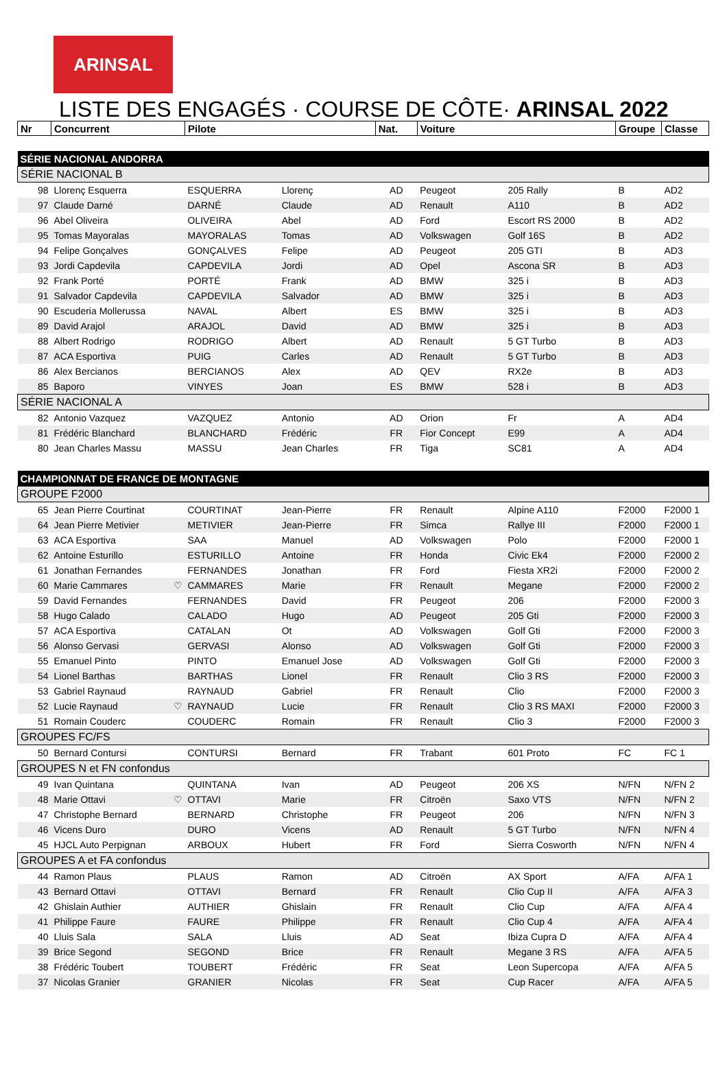ARINSAL
LISTE DES ENGAGÉS · COURSE DE CÔTE· ARINSAL 2022
| Nr | Concurrent | Pilote | | Nat. | Voiture | | Groupe | Classe |
| --- | --- | --- | --- | --- | --- | --- | --- | --- |
| SÉRIE NACIONAL ANDORRA | | | | | | | | |
| SÉRIE NACIONAL B | | | | | | | | |
| 98 | Llorenç Esquerra | ESQUERRA | Llorenç | AD | Peugeot | 205 Rally | B | AD2 |
| 97 | Claude Darné | DARNÉ | Claude | AD | Renault | A110 | B | AD2 |
| 96 | Abel Oliveira | OLIVEIRA | Abel | AD | Ford | Escort RS 2000 | B | AD2 |
| 95 | Tomas Mayoralas | MAYORALAS | Tomas | AD | Volkswagen | Golf 16S | B | AD2 |
| 94 | Felipe Gonçalves | GONÇALVES | Felipe | AD | Peugeot | 205 GTI | B | AD3 |
| 93 | Jordi Capdevila | CAPDEVILA | Jordi | AD | Opel | Ascona SR | B | AD3 |
| 92 | Frank Porté | PORTÉ | Frank | AD | BMW | 325 i | B | AD3 |
| 91 | Salvador Capdevila | CAPDEVILA | Salvador | AD | BMW | 325 i | B | AD3 |
| 90 | Escuderia Mollerussa | NAVAL | Albert | ES | BMW | 325 i | B | AD3 |
| 89 | David Arajol | ARAJOL | David | AD | BMW | 325 i | B | AD3 |
| 88 | Albert Rodrigo | RODRIGO | Albert | AD | Renault | 5 GT Turbo | B | AD3 |
| 87 | ACA Esportiva | PUIG | Carles | AD | Renault | 5 GT Turbo | B | AD3 |
| 86 | Alex Bercianos | BERCIANOS | Alex | AD | QEV | RX2e | B | AD3 |
| 85 | Baporo | VINYES | Joan | ES | BMW | 528 i | B | AD3 |
| SÉRIE NACIONAL A | | | | | | | | |
| 82 | Antonio Vazquez | VAZQUEZ | Antonio | AD | Orion | Fr | A | AD4 |
| 81 | Frédéric Blanchard | BLANCHARD | Frédéric | FR | Fior Concept | E99 | A | AD4 |
| 80 | Jean Charles Massu | MASSU | Jean Charles | FR | Tiga | SC81 | A | AD4 |
| CHAMPIONNAT DE FRANCE DE MONTAGNE | | | | | | | | |
| GROUPE F2000 | | | | | | | | |
| 65 | Jean Pierre Courtinat | COURTINAT | Jean-Pierre | FR | Renault | Alpine A110 | F2000 | F2000 1 |
| 64 | Jean Pierre Metivier | METIVIER | Jean-Pierre | FR | Simca | Rallye III | F2000 | F2000 1 |
| 63 | ACA Esportiva | SAA | Manuel | AD | Volkswagen | Polo | F2000 | F2000 1 |
| 62 | Antoine Esturillo | ESTURILLO | Antoine | FR | Honda | Civic Ek4 | F2000 | F2000 2 |
| 61 | Jonathan Fernandes | FERNANDES | Jonathan | FR | Ford | Fiesta XR2i | F2000 | F2000 2 |
| 60 | Marie Cammares ♡ | CAMMARES | Marie | FR | Renault | Megane | F2000 | F2000 2 |
| 59 | David Fernandes | FERNANDES | David | FR | Peugeot | 206 | F2000 | F2000 3 |
| 58 | Hugo Calado | CALADO | Hugo | AD | Peugeot | 205 Gti | F2000 | F2000 3 |
| 57 | ACA Esportiva | CATALAN | Ot | AD | Volkswagen | Golf Gti | F2000 | F2000 3 |
| 56 | Alonso Gervasi | GERVASI | Alonso | AD | Volkswagen | Golf Gti | F2000 | F2000 3 |
| 55 | Emanuel Pinto | PINTO | Emanuel Jose | AD | Volkswagen | Golf Gti | F2000 | F2000 3 |
| 54 | Lionel Barthas | BARTHAS | Lionel | FR | Renault | Clio 3 RS | F2000 | F2000 3 |
| 53 | Gabriel Raynaud | RAYNAUD | Gabriel | FR | Renault | Clio | F2000 | F2000 3 |
| 52 | Lucie Raynaud ♡ | RAYNAUD | Lucie | FR | Renault | Clio 3 RS MAXI | F2000 | F2000 3 |
| 51 | Romain Couderc | COUDERC | Romain | FR | Renault | Clio 3 | F2000 | F2000 3 |
| GROUPES FC/FS | | | | | | | | |
| 50 | Bernard Contursi | CONTURSI | Bernard | FR | Trabant | 601 Proto | FC | FC 1 |
| GROUPES N et FN confondus | | | | | | | | |
| 49 | Ivan Quintana | QUINTANA | Ivan | AD | Peugeot | 206 XS | N/FN | N/FN 2 |
| 48 | Marie Ottavi ♡ | OTTAVI | Marie | FR | Citroën | Saxo VTS | N/FN | N/FN 2 |
| 47 | Christophe Bernard | BERNARD | Christophe | FR | Peugeot | 206 | N/FN | N/FN 3 |
| 46 | Vicens Duro | DURO | Vicens | AD | Renault | 5 GT Turbo | N/FN | N/FN 4 |
| 45 | HJCL Auto Perpignan | ARBOUX | Hubert | FR | Ford | Sierra Cosworth | N/FN | N/FN 4 |
| GROUPES A et FA confondus | | | | | | | | |
| 44 | Ramon Plaus | PLAUS | Ramon | AD | Citroën | AX Sport | A/FA | A/FA 1 |
| 43 | Bernard Ottavi | OTTAVI | Bernard | FR | Renault | Clio Cup II | A/FA | A/FA 3 |
| 42 | Ghislain Authier | AUTHIER | Ghislain | FR | Renault | Clio Cup | A/FA | A/FA 4 |
| 41 | Philippe Faure | FAURE | Philippe | FR | Renault | Clio Cup 4 | A/FA | A/FA 4 |
| 40 | Lluis Sala | SALA | Lluis | AD | Seat | Ibiza Cupra D | A/FA | A/FA 4 |
| 39 | Brice Segond | SEGOND | Brice | FR | Renault | Megane 3 RS | A/FA | A/FA 5 |
| 38 | Frédéric Toubert | TOUBERT | Frédéric | FR | Seat | Leon Supercopa | A/FA | A/FA 5 |
| 37 | Nicolas Granier | GRANIER | Nicolas | FR | Seat | Cup Racer | A/FA | A/FA 5 |